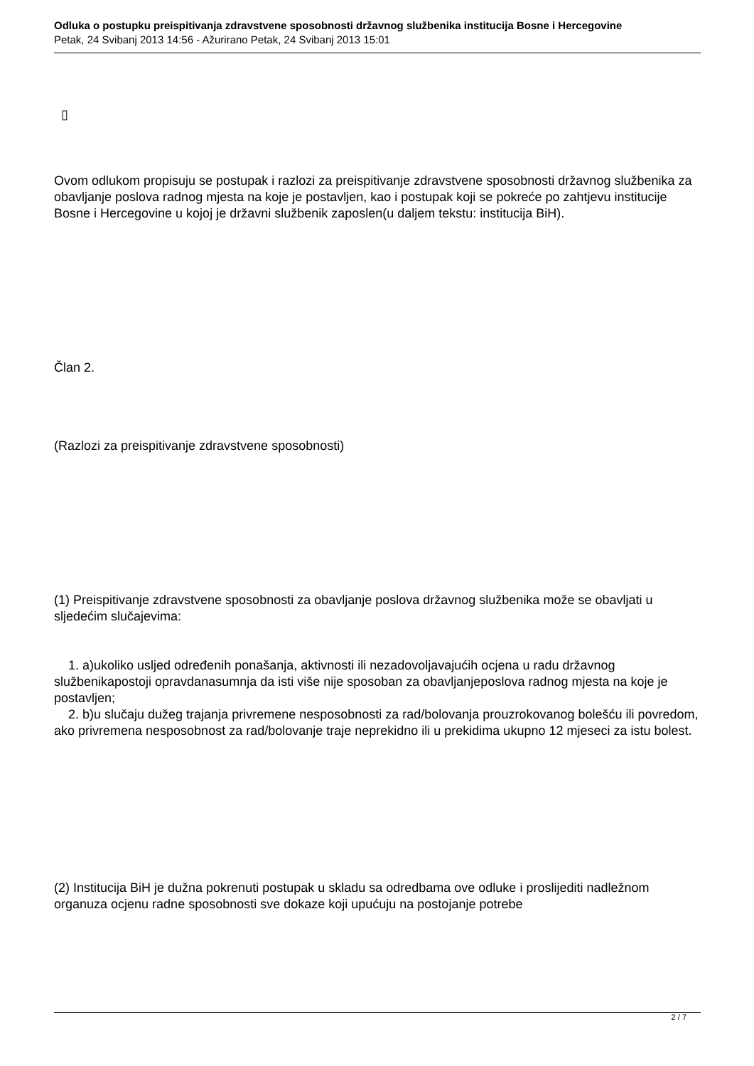Odluka o postupku preispitivanja zdravstvene sposobnosti državnog službenika institucija Bosne i Hercegovine
Petak, 24 Svibanj 2013 14:56 - Ažurirano Petak, 24 Svibanj 2013 15:01
▯
Ovom odlukom propisuju se postupak i razlozi za preispitivanje zdravstvene sposobnosti državnog službenika za obavljanje poslova radnog mjesta na koje je postavljen, kao i postupak koji se pokreće po zahtjevu institucije Bosne i Hercegovine u kojoj je državni službenik zaposlen(u daljem tekstu: institucija BiH).
Član 2.
(Razlozi za preispitivanje zdravstvene sposobnosti)
(1) Preispitivanje zdravstvene sposobnosti za obavljanje poslova državnog službenika može se obavljati u sljedećim slučajevima:
1. a)ukoliko usljed određenih ponašanja, aktivnosti ili nezadovoljavajućih ocjena u radu državnog službenikapostoji opravdanasumnja da isti više nije sposoban za obavljanjeposlova radnog mjesta na koje je postavljen;
2. b)u slučaju dužeg trajanja privremene nesposobnosti za rad/bolovanja prouzrokovanog bolešću ili povredom, ako privremena nesposobnost za rad/bolovanje traje neprekidno ili u prekidima ukupno 12 mjeseci za istu bolest.
(2) Institucija BiH je dužna pokrenuti postupak u skladu sa odredbama ove odluke i proslijediti nadležnom organuza ocjenu radne sposobnosti sve dokaze koji upućuju na postojanje potrebe
2 / 7